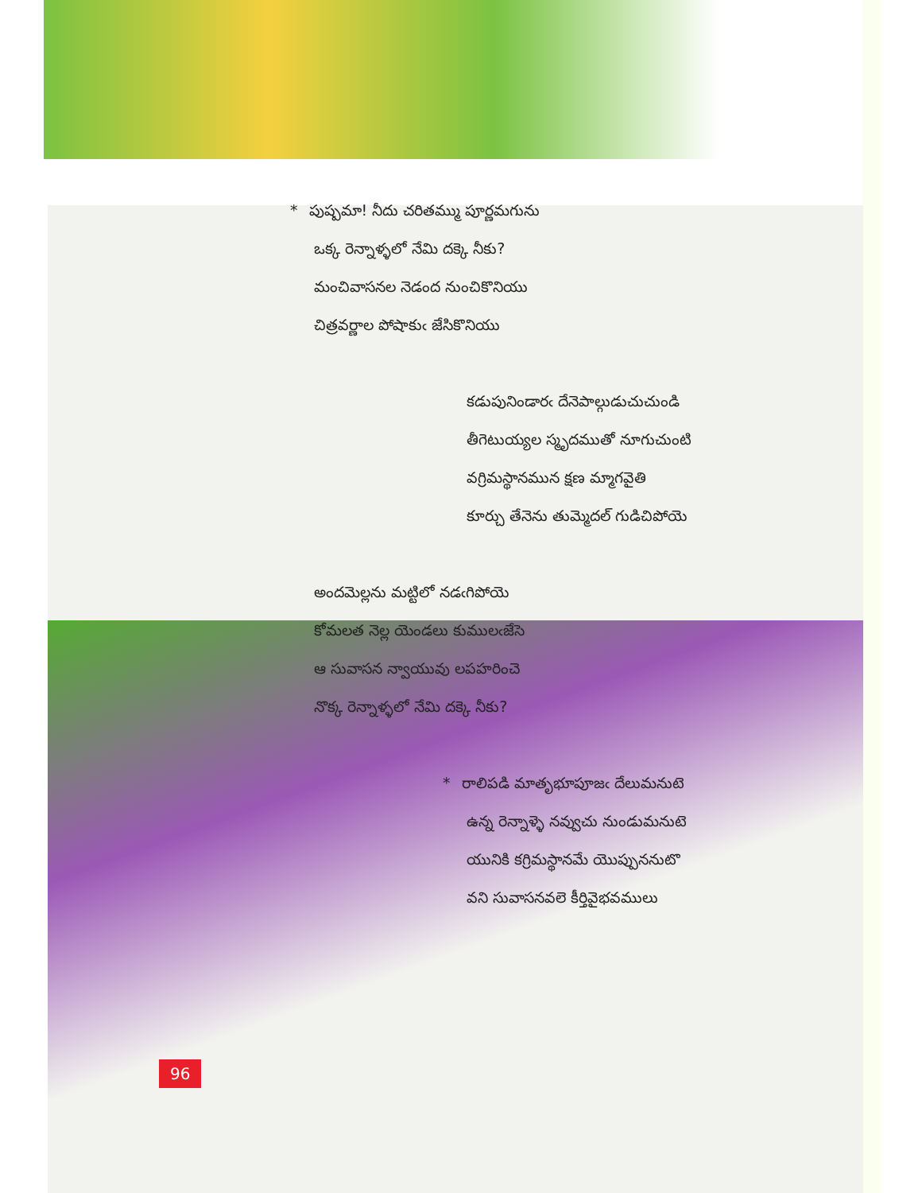* పుష్పమా! నీదు చరితమ్ము పూర్ణమగును
ఒక్క రెన్నాళ్ళలో నేమి దక్కె నీకు?
మంచివాసనల నెడంద నుంచికొనియు
చిత్రవర్ణాల పోషాకుఁ జేసికొనియు
కడుపునిండారఁ దేనెపాల్గుడుచుచుండి
తీగెటుయ్యల స్మృదముతో నూగుచుంటి
వగ్రిమస్థానమున క్షణ మ్మాగవైతి
కూర్చు తేనెను తుమ్మెదల్ గుడిచిపోయె
అందమెల్లను మట్టిలో నడఁగిపోయె
కోమలత నెల్ల యెండలు కుములఁజేసె
ఆ సువాసన న్వాయువు లపహరించె
నొక్క రెన్నాళ్ళలో నేమి దక్కె నీకు?
* రాలిపడి మాతృభూపూజఁ దేలుమనుటె
ఉన్న రెన్నాళ్ళె నవ్వుచు నుండుమనుటె
యునికి కగ్రిమస్థానమే యొప్పుననుటొ
వని సువాసనవలె కీర్తివైభవములు
96